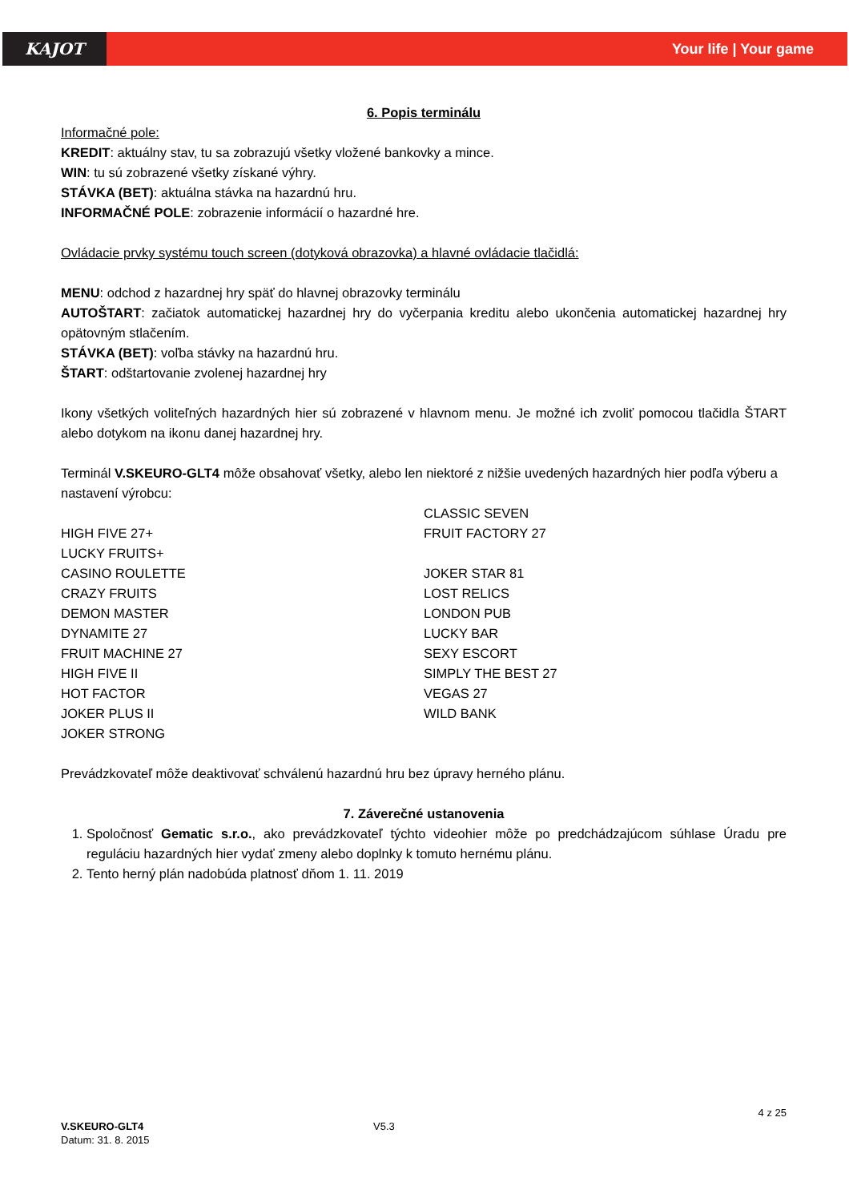KAJOT
Your life | Your game
6. Popis terminálu
Informačné pole:
KREDIT: aktuálny stav, tu sa zobrazujú všetky vložené bankovky a mince.
WIN: tu sú zobrazené všetky získané výhry.
STÁVKA (BET): aktuálna stávka na hazardnú hru.
INFORMAČNÉ POLE: zobrazenie informácií o hazardné hre.
Ovládacie prvky systému touch screen (dotyková obrazovka) a hlavné ovládacie tlačidlá:
MENU: odchod z hazardnej hry späť do hlavnej obrazovky terminálu
AUTOŠTART: začiatok automatickej hazardnej hry do vyčerpania kreditu alebo ukončenia automatickej hazardnej hry opätovným stlačením.
STÁVKA (BET): voľba stávky na hazardnú hru.
ŠTART: odštartovanie zvolenej hazardnej hry
Ikony všetkých voliteľných hazardných hier sú zobrazené v hlavnom menu. Je možné ich zvoliť pomocou tlačidla ŠTART alebo dotykom na ikonu danej hazardnej hry.
Terminál V.SKEURO-GLT4 môže obsahovať všetky, alebo len niektoré z nižšie uvedených hazardných hier podľa výberu a nastavení výrobcu:
HIGH FIVE 27+
LUCKY FRUITS+
CASINO ROULETTE
CRAZY FRUITS
DEMON MASTER
DYNAMITE 27
FRUIT MACHINE 27
HIGH FIVE II
HOT FACTOR
JOKER PLUS II
JOKER STRONG
CLASSIC SEVEN
FRUIT FACTORY 27
JOKER STAR 81
LOST RELICS
LONDON PUB
LUCKY BAR
SEXY ESCORT
SIMPLY THE BEST 27
VEGAS 27
WILD BANK
Prevádzkovateľ môže deaktivovať schválenú hazardnú hru bez úpravy herného plánu.
7. Záverečné ustanovenia
1. Spoločnosť Gematic s.r.o., ako prevádzkovateľ týchto videohier môže po predchádzajúcom súhlase Úradu pre reguláciu hazardných hier vydať zmeny alebo doplnky k tomuto hernému plánu.
2. Tento herný plán nadobúda platnosť dňom 1. 11. 2019
4 z 25
V.SKEURO-GLT4
Datum: 31. 8. 2015
V5.3